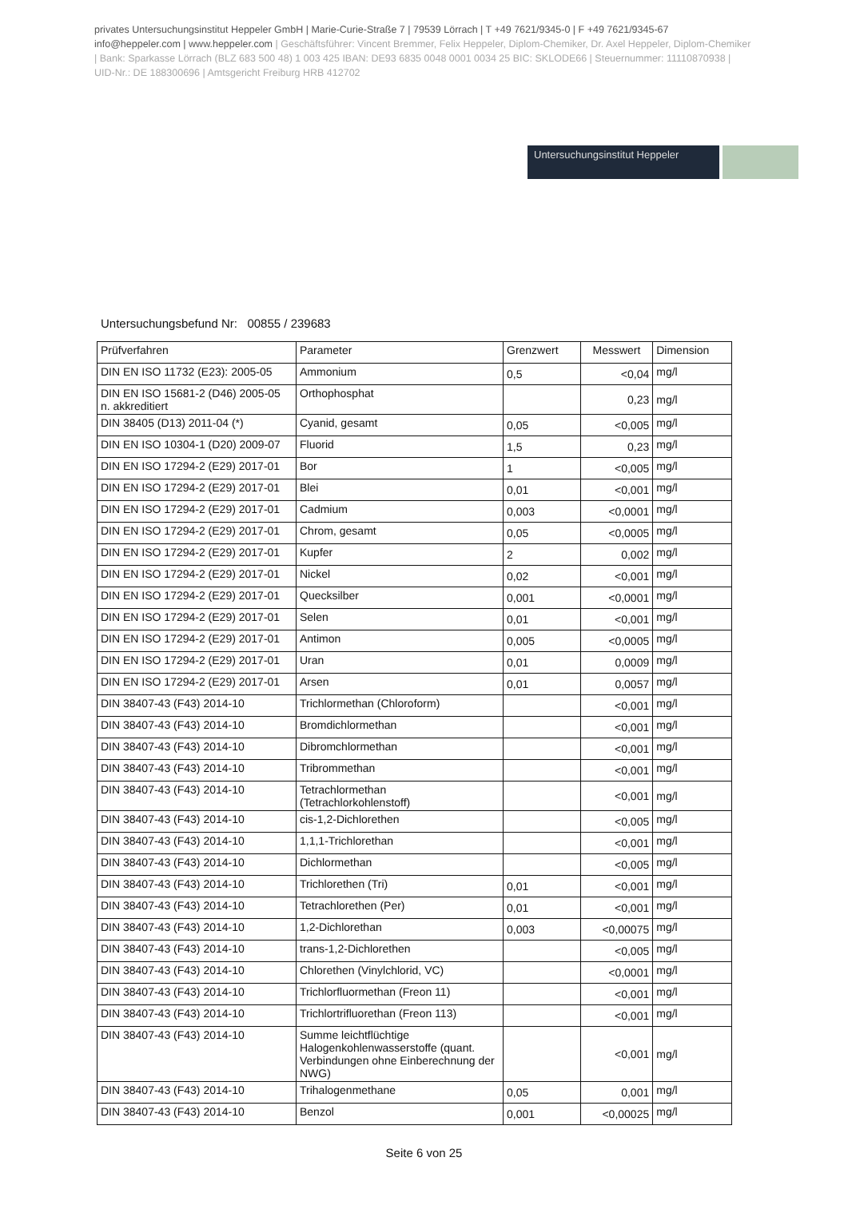privates Untersuchungsinstitut Heppeler GmbH | Marie-Curie-Straße 7 | 79539 Lörrach | T +49 7621/9345-0 | F +49 7621/9345-67 info@heppeler.com | www.heppeler.com | Geschäftsführer: Vincent Bremmer, Felix Heppeler, Diplom-Chemiker, Dr. Axel Heppeler, Diplom-Chemiker | Bank: Sparkasse Lörrach (BLZ 683 500 48) 1 003 425 IBAN: DE93 6835 0048 0001 0034 25 BIC: SKLODE66 | Steuernummer: 11110870938 | UID-Nr.: DE 188300696 | Amtsgericht Freiburg HRB 412702
Untersuchungsinstitut Heppeler
Untersuchungsbefund Nr: 00855 / 239683
| Prüfverfahren | Parameter | Grenzwert | Messwert | Dimension |
| --- | --- | --- | --- | --- |
| DIN EN ISO 11732 (E23): 2005-05 | Ammonium | 0,5 | <0,04 | mg/l |
| DIN EN ISO 15681-2 (D46) 2005-05 n. akkreditiert | Orthophosphat | | 0,23 | mg/l |
| DIN 38405 (D13) 2011-04 (*) | Cyanid, gesamt | 0,05 | <0,005 | mg/l |
| DIN EN ISO 10304-1 (D20) 2009-07 | Fluorid | 1,5 | 0,23 | mg/l |
| DIN EN ISO 17294-2 (E29) 2017-01 | Bor | 1 | <0,005 | mg/l |
| DIN EN ISO 17294-2 (E29) 2017-01 | Blei | 0,01 | <0,001 | mg/l |
| DIN EN ISO 17294-2 (E29) 2017-01 | Cadmium | 0,003 | <0,0001 | mg/l |
| DIN EN ISO 17294-2 (E29) 2017-01 | Chrom, gesamt | 0,05 | <0,0005 | mg/l |
| DIN EN ISO 17294-2 (E29) 2017-01 | Kupfer | 2 | 0,002 | mg/l |
| DIN EN ISO 17294-2 (E29) 2017-01 | Nickel | 0,02 | <0,001 | mg/l |
| DIN EN ISO 17294-2 (E29) 2017-01 | Quecksilber | 0,001 | <0,0001 | mg/l |
| DIN EN ISO 17294-2 (E29) 2017-01 | Selen | 0,01 | <0,001 | mg/l |
| DIN EN ISO 17294-2 (E29) 2017-01 | Antimon | 0,005 | <0,0005 | mg/l |
| DIN EN ISO 17294-2 (E29) 2017-01 | Uran | 0,01 | 0,0009 | mg/l |
| DIN EN ISO 17294-2 (E29) 2017-01 | Arsen | 0,01 | 0,0057 | mg/l |
| DIN 38407-43 (F43) 2014-10 | Trichlormethan (Chloroform) | | <0,001 | mg/l |
| DIN 38407-43 (F43) 2014-10 | Bromdichlormethan | | <0,001 | mg/l |
| DIN 38407-43 (F43) 2014-10 | Dibromchlormethan | | <0,001 | mg/l |
| DIN 38407-43 (F43) 2014-10 | Tribrommethan | | <0,001 | mg/l |
| DIN 38407-43 (F43) 2014-10 | Tetrachlormethan (Tetrachlorkohlenstoff) | | <0,001 | mg/l |
| DIN 38407-43 (F43) 2014-10 | cis-1,2-Dichlorethen | | <0,005 | mg/l |
| DIN 38407-43 (F43) 2014-10 | 1,1,1-Trichlorethan | | <0,001 | mg/l |
| DIN 38407-43 (F43) 2014-10 | Dichlormethan | | <0,005 | mg/l |
| DIN 38407-43 (F43) 2014-10 | Trichlorethen (Tri) | 0,01 | <0,001 | mg/l |
| DIN 38407-43 (F43) 2014-10 | Tetrachlorethen (Per) | 0,01 | <0,001 | mg/l |
| DIN 38407-43 (F43) 2014-10 | 1,2-Dichlorethan | 0,003 | <0,00075 | mg/l |
| DIN 38407-43 (F43) 2014-10 | trans-1,2-Dichlorethen | | <0,005 | mg/l |
| DIN 38407-43 (F43) 2014-10 | Chlorethen (Vinylchlorid, VC) | | <0,0001 | mg/l |
| DIN 38407-43 (F43) 2014-10 | Trichlorfluormethan (Freon 11) | | <0,001 | mg/l |
| DIN 38407-43 (F43) 2014-10 | Trichlortrifluorethan (Freon 113) | | <0,001 | mg/l |
| DIN 38407-43 (F43) 2014-10 | Summe leichtflüchtige Halogenkohlenwasserstoffe (quant. Verbindungen ohne Einberechnung der NWG) | | <0,001 | mg/l |
| DIN 38407-43 (F43) 2014-10 | Trihalogenmethane | 0,05 | 0,001 | mg/l |
| DIN 38407-43 (F43) 2014-10 | Benzol | 0,001 | <0,00025 | mg/l |
Seite 6 von 25